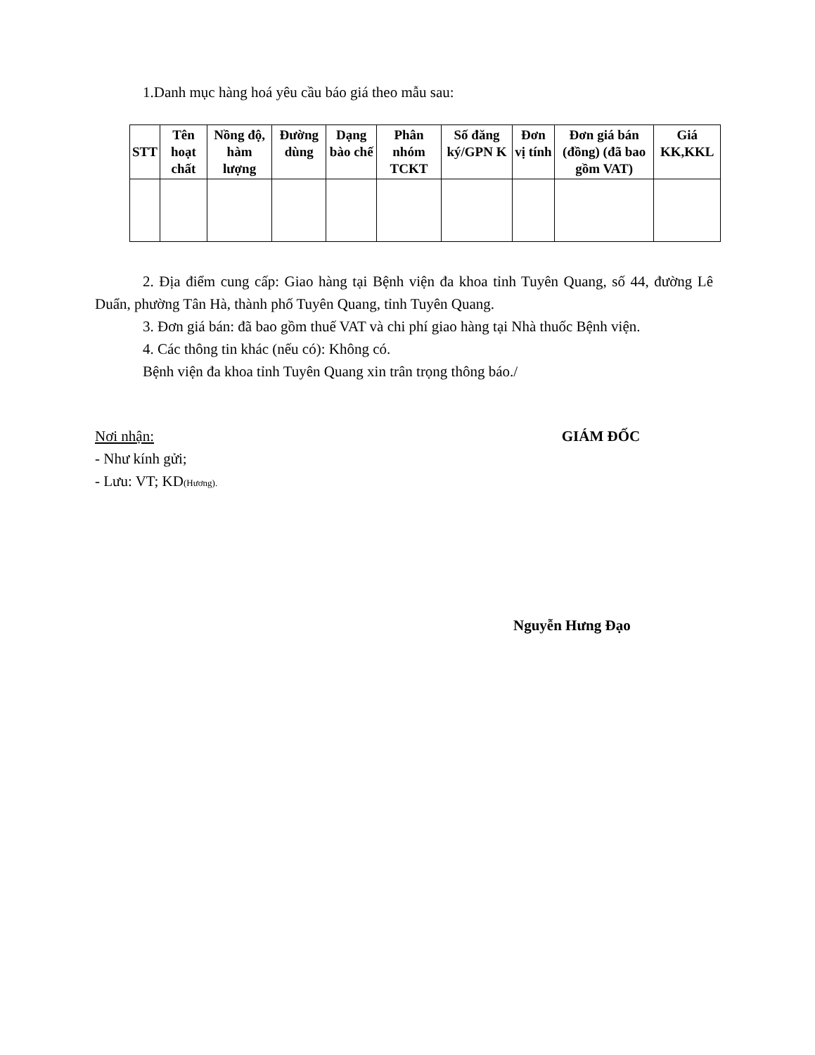1.Danh mục hàng hoá yêu cầu báo giá theo mẫu sau:
| STT | Tên hoạt chất | Nồng độ, hàm lượng | Đường dùng | Dạng bào chế | Phân nhóm TCKT | Số đăng ký/GPN K | Đơn vị tính | Đơn giá bán (đồng) (đã bao gồm VAT) | Giá KK,KKL |
| --- | --- | --- | --- | --- | --- | --- | --- | --- | --- |
2. Địa điểm cung cấp: Giao hàng tại Bệnh viện đa khoa tỉnh Tuyên Quang, số 44, đường Lê Duẩn, phường Tân Hà, thành phố Tuyên Quang, tỉnh Tuyên Quang.
3. Đơn giá bán: đã bao gồm thuế VAT và chi phí giao hàng tại Nhà thuốc Bệnh viện.
4. Các thông tin khác (nếu có): Không có.
Bệnh viện đa khoa tỉnh Tuyên Quang xin trân trọng thông báo./
Nơi nhận:
- Như kính gửi;
- Lưu: VT; KD(Hương).
GIÁM ĐỐC
Nguyễn Hưng Đạo